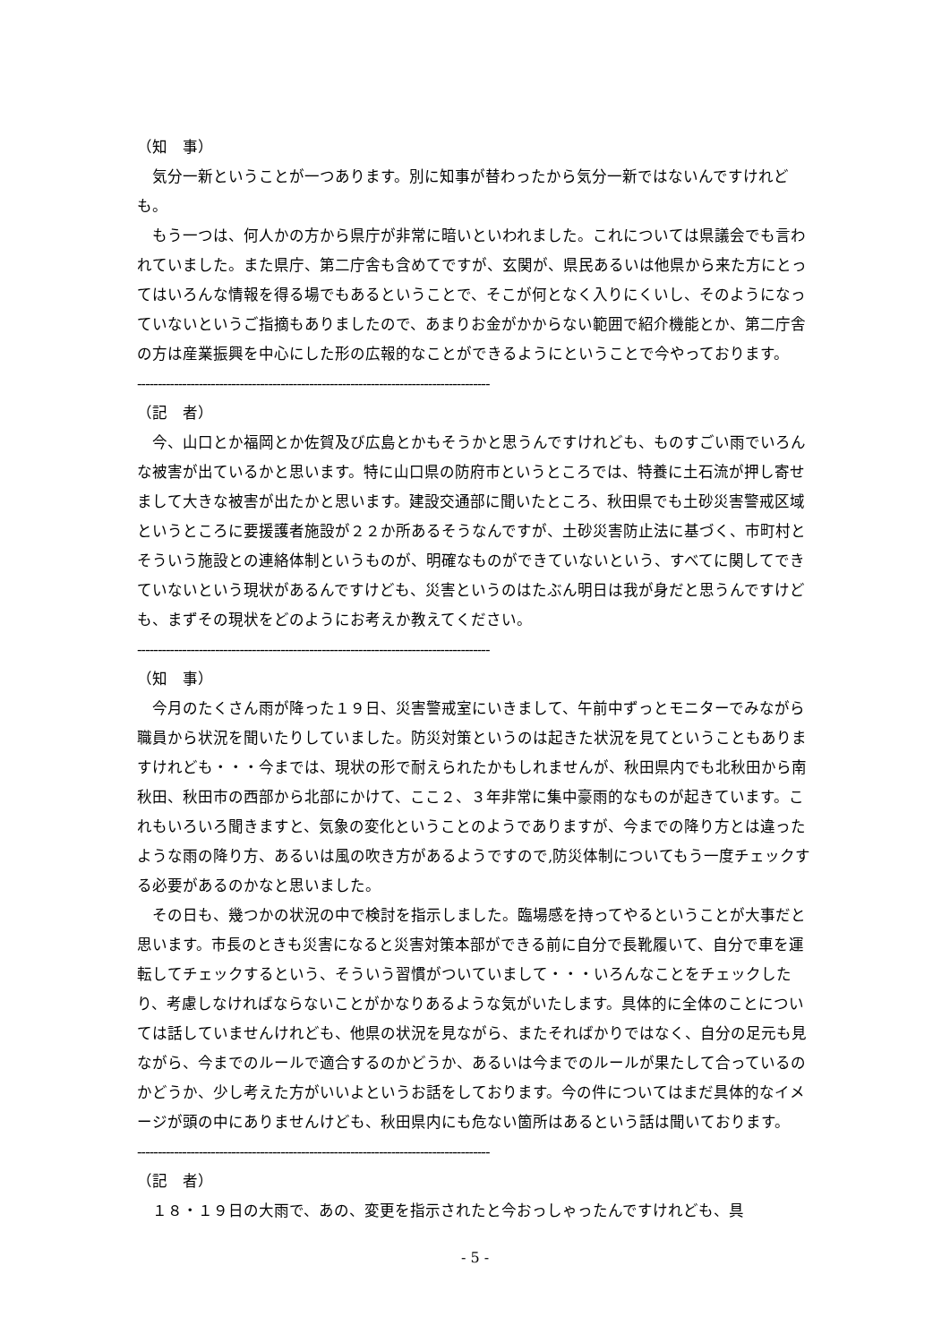（知　事）
　気分一新ということが一つあります。別に知事が替わったから気分一新ではないんですけれども。
　もう一つは、何人かの方から県庁が非常に暗いといわれました。これについては県議会でも言われていました。また県庁、第二庁舎も含めてですが、玄関が、県民あるいは他県から来た方にとってはいろんな情報を得る場でもあるということで、そこが何となく入りにくいし、そのようになっていないというご指摘もありましたので、あまりお金がかからない範囲で紹介機能とか、第二庁舎の方は産業振興を中心にした形の広報的なことができるようにということで今やっております。
--------------------------------------------------------------------------------------
（記　者）
　今、山口とか福岡とか佐賀及び広島とかもそうかと思うんですけれども、ものすごい雨でいろんな被害が出ているかと思います。特に山口県の防府市というところでは、特養に土石流が押し寄せまして大きな被害が出たかと思います。建設交通部に聞いたところ、秋田県でも土砂災害警戒区域というところに要援護者施設が２２か所あるそうなんですが、土砂災害防止法に基づく、市町村とそういう施設との連絡体制というものが、明確なものができていないという、すべてに関してできていないという現状があるんですけども、災害というのはたぶん明日は我が身だと思うんですけども、まずその現状をどのようにお考えか教えてください。
--------------------------------------------------------------------------------------
（知　事）
　今月のたくさん雨が降った１９日、災害警戒室にいきまして、午前中ずっとモニターでみながら職員から状況を聞いたりしていました。防災対策というのは起きた状況を見てということもありますけれども・・・今までは、現状の形で耐えられたかもしれませんが、秋田県内でも北秋田から南秋田、秋田市の西部から北部にかけて、ここ２、３年非常に集中豪雨的なものが起きています。これもいろいろ聞きますと、気象の変化ということのようでありますが、今までの降り方とは違ったような雨の降り方、あるいは風の吹き方があるようですので,防災体制についてもう一度チェックする必要があるのかなと思いました。
　その日も、幾つかの状況の中で検討を指示しました。臨場感を持ってやるということが大事だと思います。市長のときも災害になると災害対策本部ができる前に自分で長靴履いて、自分で車を運転してチェックするという、そういう習慣がついていまして・・・いろんなことをチェックしたり、考慮しなければならないことがかなりあるような気がいたします。具体的に全体のことについては話していませんけれども、他県の状況を見ながら、またそればかりではなく、自分の足元も見ながら、今までのルールで適合するのかどうか、あるいは今までのルールが果たして合っているのかどうか、少し考えた方がいいよというお話をしております。今の件についてはまだ具体的なイメージが頭の中にありませんけども、秋田県内にも危ない箇所はあるという話は聞いております。
--------------------------------------------------------------------------------------
（記　者）
　１８・１９日の大雨で、あの、変更を指示されたと今おっしゃったんですけれども、具
- 5 -